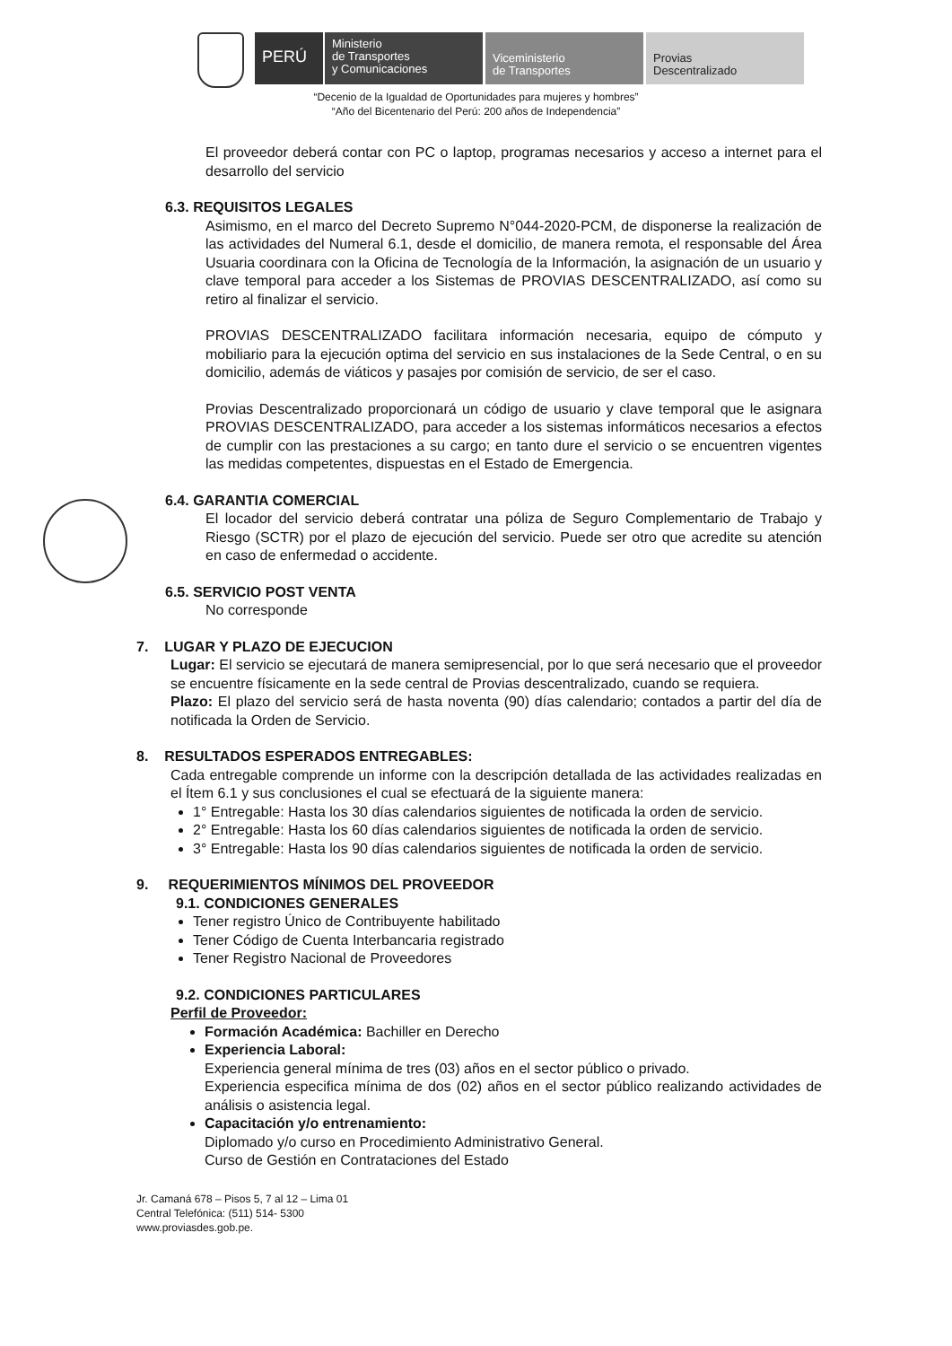PERÚ
Ministerio
de Transportes
y Comunicaciones
Viceministerio
de Transportes
Provias
Descentralizado
“Decenio de la Igualdad de Oportunidades para mujeres y hombres”
“Año del Bicentenario del Perú: 200 años de Independencia”
El proveedor deberá contar con PC o laptop, programas necesarios y acceso a internet para el desarrollo del servicio
6.3. REQUISITOS LEGALES
Asimismo, en el marco del Decreto Supremo N°044-2020-PCM, de disponerse la realización de las actividades del Numeral 6.1, desde el domicilio, de manera remota, el responsable del Área Usuaria coordinara con la Oficina de Tecnología de la Información, la asignación de un usuario y clave temporal para acceder a los Sistemas de PROVIAS DESCENTRALIZADO, así como su retiro al finalizar el servicio.
PROVIAS DESCENTRALIZADO facilitara información necesaria, equipo de cómputo y mobiliario para la ejecución optima del servicio en sus instalaciones de la Sede Central, o en su domicilio, además de viáticos y pasajes por comisión de servicio, de ser el caso.
Provias Descentralizado proporcionará un código de usuario y clave temporal que le asignara PROVIAS DESCENTRALIZADO, para acceder a los sistemas informáticos necesarios a efectos de cumplir con las prestaciones a su cargo; en tanto dure el servicio o se encuentren vigentes las medidas competentes, dispuestas en el Estado de Emergencia.
6.4. GARANTIA COMERCIAL
El locador del servicio deberá contratar una póliza de Seguro Complementario de Trabajo y Riesgo (SCTR) por el plazo de ejecución del servicio. Puede ser otro que acredite su atención en caso de enfermedad o accidente.
6.5. SERVICIO POST VENTA
No corresponde
7. LUGAR Y PLAZO DE EJECUCION
Lugar: El servicio se ejecutará de manera semipresencial, por lo que será necesario que el proveedor se encuentre físicamente en la sede central de Provias descentralizado, cuando se requiera.
Plazo: El plazo del servicio será de hasta noventa (90) días calendario; contados a partir del día de notificada la Orden de Servicio.
8. RESULTADOS ESPERADOS ENTREGABLES:
Cada entregable comprende un informe con la descripción detallada de las actividades realizadas en el Ítem 6.1 y sus conclusiones el cual se efectuará de la siguiente manera:
1° Entregable: Hasta los 30 días calendarios siguientes de notificada la orden de servicio.
2° Entregable: Hasta los 60 días calendarios siguientes de notificada la orden de servicio.
3° Entregable: Hasta los 90 días calendarios siguientes de notificada la orden de servicio.
9. REQUERIMIENTOS MÍNIMOS DEL PROVEEDOR
9.1. CONDICIONES GENERALES
Tener registro Único de Contribuyente habilitado
Tener Código de Cuenta Interbancaria registrado
Tener Registro Nacional de Proveedores
9.2. CONDICIONES PARTICULARES
Perfil de Proveedor:
Formación Académica: Bachiller en Derecho
Experiencia Laboral:
Experiencia general mínima de tres (03) años en el sector público o privado.
Experiencia especifica mínima de dos (02) años en el sector público realizando actividades de análisis o asistencia legal.
Capacitación y/o entrenamiento:
Diplomado y/o curso en Procedimiento Administrativo General.
Curso de Gestión en Contrataciones del Estado
Jr. Camaná 678 – Pisos 5, 7 al 12 – Lima 01
Central Telefónica: (511) 514- 5300
www.proviasdes.gob.pe.